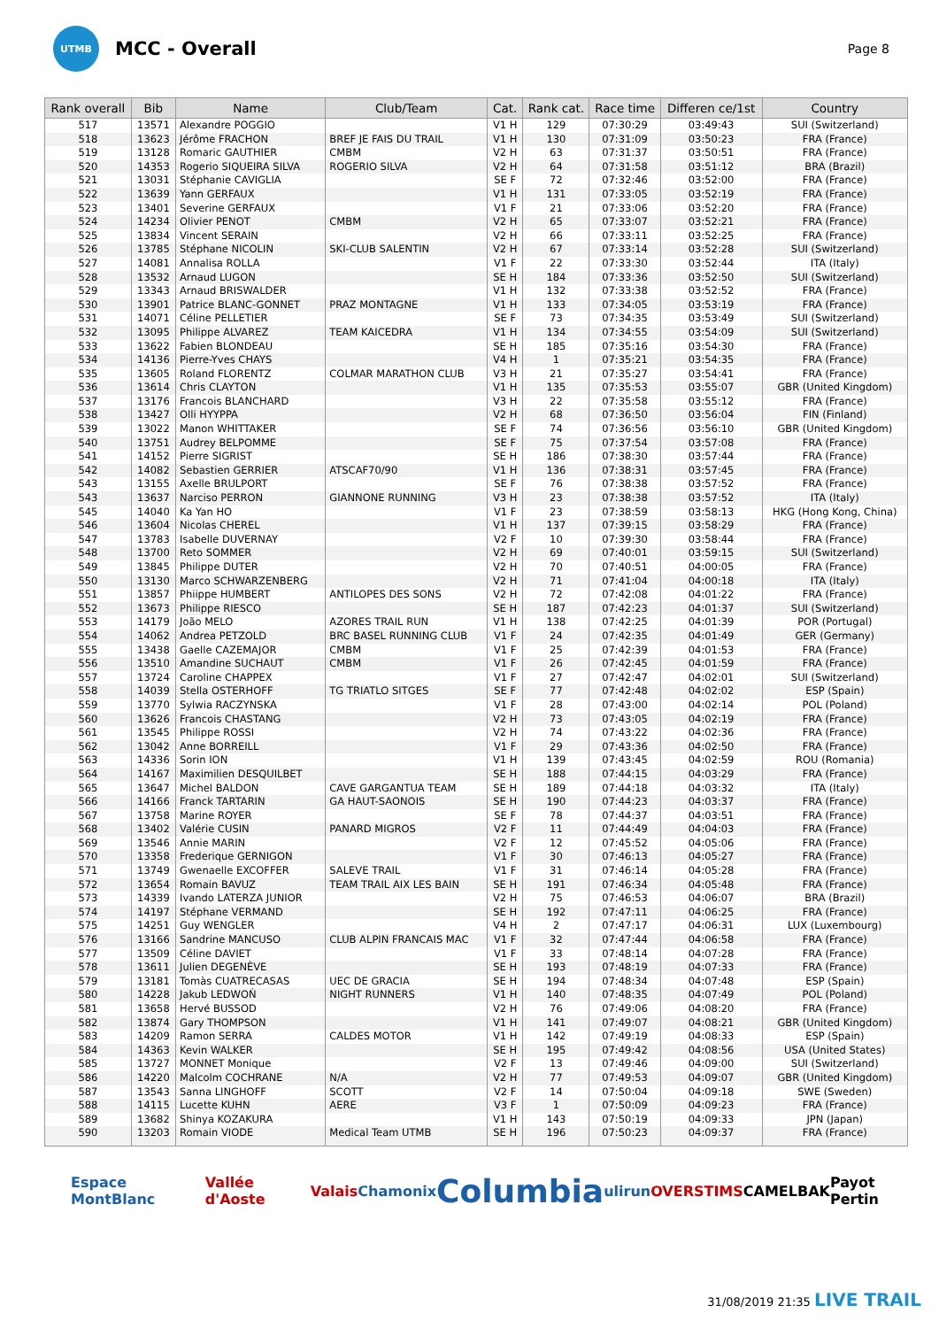UTMB
MCC - Overall
Page 8
| Rank overall | Bib | Name | Club/Team | Cat. | Rank cat. | Race time | Differen ce/1st | Country |
| --- | --- | --- | --- | --- | --- | --- | --- | --- |
| 517 | 13571 | Alexandre POGGIO | | V1 H | 129 | 07:30:29 | 03:49:43 | SUI (Switzerland) |
| 518 | 13623 | Jérôme FRACHON | BREF JE FAIS DU TRAIL | V1 H | 130 | 07:31:09 | 03:50:23 | FRA (France) |
| 519 | 13128 | Romaric GAUTHIER | CMBM | V2 H | 63 | 07:31:37 | 03:50:51 | FRA (France) |
| 520 | 14353 | Rogerio SIQUEIRA SILVA | ROGERIO SILVA | V2 H | 64 | 07:31:58 | 03:51:12 | BRA (Brazil) |
| 521 | 13031 | Stéphanie CAVIGLIA | | SE F | 72 | 07:32:46 | 03:52:00 | FRA (France) |
| 522 | 13639 | Yann GERFAUX | | V1 H | 131 | 07:33:05 | 03:52:19 | FRA (France) |
| 523 | 13401 | Severine GERFAUX | | V1 F | 21 | 07:33:06 | 03:52:20 | FRA (France) |
| 524 | 14234 | Olivier PENOT | CMBM | V2 H | 65 | 07:33:07 | 03:52:21 | FRA (France) |
| 525 | 13834 | Vincent SERAIN | | V2 H | 66 | 07:33:11 | 03:52:25 | FRA (France) |
| 526 | 13785 | Stéphane NICOLIN | SKI-CLUB SALENTIN | V2 H | 67 | 07:33:14 | 03:52:28 | SUI (Switzerland) |
| 527 | 14081 | Annalisa ROLLA | | V1 F | 22 | 07:33:30 | 03:52:44 | ITA (Italy) |
| 528 | 13532 | Arnaud LUGON | | SE H | 184 | 07:33:36 | 03:52:50 | SUI (Switzerland) |
| 529 | 13343 | Arnaud BRISWALDER | | V1 H | 132 | 07:33:38 | 03:52:52 | FRA (France) |
| 530 | 13901 | Patrice BLANC-GONNET | PRAZ MONTAGNE | V1 H | 133 | 07:34:05 | 03:53:19 | FRA (France) |
| 531 | 14071 | Céline PELLETIER | | SE F | 73 | 07:34:35 | 03:53:49 | SUI (Switzerland) |
| 532 | 13095 | Philippe ALVAREZ | TEAM KAICEDRA | V1 H | 134 | 07:34:55 | 03:54:09 | SUI (Switzerland) |
| 533 | 13622 | Fabien BLONDEAU | | SE H | 185 | 07:35:16 | 03:54:30 | FRA (France) |
| 534 | 14136 | Pierre-Yves CHAYS | | V4 H | 1 | 07:35:21 | 03:54:35 | FRA (France) |
| 535 | 13605 | Roland FLORENTZ | COLMAR MARATHON CLUB | V3 H | 21 | 07:35:27 | 03:54:41 | FRA (France) |
| 536 | 13614 | Chris CLAYTON | | V1 H | 135 | 07:35:53 | 03:55:07 | GBR (United Kingdom) |
| 537 | 13176 | Francois BLANCHARD | | V3 H | 22 | 07:35:58 | 03:55:12 | FRA (France) |
| 538 | 13427 | Olli HYYPPA | | V2 H | 68 | 07:36:50 | 03:56:04 | FIN (Finland) |
| 539 | 13022 | Manon WHITTAKER | | SE F | 74 | 07:36:56 | 03:56:10 | GBR (United Kingdom) |
| 540 | 13751 | Audrey BELPOMME | | SE F | 75 | 07:37:54 | 03:57:08 | FRA (France) |
| 541 | 14152 | Pierre SIGRIST | | SE H | 186 | 07:38:30 | 03:57:44 | FRA (France) |
| 542 | 14082 | Sebastien GERRIER | ATSCAF70/90 | V1 H | 136 | 07:38:31 | 03:57:45 | FRA (France) |
| 543 | 13155 | Axelle BRULPORT | | SE F | 76 | 07:38:38 | 03:57:52 | FRA (France) |
| 543 | 13637 | Narciso PERRON | GIANNONE RUNNING | V3 H | 23 | 07:38:38 | 03:57:52 | ITA (Italy) |
| 545 | 14040 | Ka Yan HO | | V1 F | 23 | 07:38:59 | 03:58:13 | HKG (Hong Kong, China) |
| 546 | 13604 | Nicolas CHEREL | | V1 H | 137 | 07:39:15 | 03:58:29 | FRA (France) |
| 547 | 13783 | Isabelle DUVERNAY | | V2 F | 10 | 07:39:30 | 03:58:44 | FRA (France) |
| 548 | 13700 | Reto SOMMER | | V2 H | 69 | 07:40:01 | 03:59:15 | SUI (Switzerland) |
| 549 | 13845 | Philippe DUTER | | V2 H | 70 | 07:40:51 | 04:00:05 | FRA (France) |
| 550 | 13130 | Marco SCHWARZENBERG | | V2 H | 71 | 07:41:04 | 04:00:18 | ITA (Italy) |
| 551 | 13857 | Phiippe HUMBERT | ANTILOPES DES SONS | V2 H | 72 | 07:42:08 | 04:01:22 | FRA (France) |
| 552 | 13673 | Philippe RIESCO | | SE H | 187 | 07:42:23 | 04:01:37 | SUI (Switzerland) |
| 553 | 14179 | João MELO | AZORES TRAIL RUN | V1 H | 138 | 07:42:25 | 04:01:39 | POR (Portugal) |
| 554 | 14062 | Andrea PETZOLD | BRC BASEL RUNNING CLUB | V1 F | 24 | 07:42:35 | 04:01:49 | GER (Germany) |
| 555 | 13438 | Gaelle CAZEMAJOR | CMBM | V1 F | 25 | 07:42:39 | 04:01:53 | FRA (France) |
| 556 | 13510 | Amandine SUCHAUT | CMBM | V1 F | 26 | 07:42:45 | 04:01:59 | FRA (France) |
| 557 | 13724 | Caroline CHAPPEX | | V1 F | 27 | 07:42:47 | 04:02:01 | SUI (Switzerland) |
| 558 | 14039 | Stella OSTERHOFF | TG TRIATLO SITGES | SE F | 77 | 07:42:48 | 04:02:02 | ESP (Spain) |
| 559 | 13770 | Sylwia RACZYNSKA | | V1 F | 28 | 07:43:00 | 04:02:14 | POL (Poland) |
| 560 | 13626 | Francois CHASTANG | | V2 H | 73 | 07:43:05 | 04:02:19 | FRA (France) |
| 561 | 13545 | Philippe ROSSI | | V2 H | 74 | 07:43:22 | 04:02:36 | FRA (France) |
| 562 | 13042 | Anne BORREILL | | V1 F | 29 | 07:43:36 | 04:02:50 | FRA (France) |
| 563 | 14336 | Sorin ION | | V1 H | 139 | 07:43:45 | 04:02:59 | ROU (Romania) |
| 564 | 14167 | Maximilien DESQUILBET | | SE H | 188 | 07:44:15 | 04:03:29 | FRA (France) |
| 565 | 13647 | Michel BALDON | CAVE GARGANTUA TEAM | SE H | 189 | 07:44:18 | 04:03:32 | ITA (Italy) |
| 566 | 14166 | Franck TARTARIN | GA HAUT-SAONOIS | SE H | 190 | 07:44:23 | 04:03:37 | FRA (France) |
| 567 | 13758 | Marine ROYER | | SE F | 78 | 07:44:37 | 04:03:51 | FRA (France) |
| 568 | 13402 | Valérie CUSIN | PANARD MIGROS | V2 F | 11 | 07:44:49 | 04:04:03 | FRA (France) |
| 569 | 13546 | Annie MARIN | | V2 F | 12 | 07:45:52 | 04:05:06 | FRA (France) |
| 570 | 13358 | Frederique GERNIGON | | V1 F | 30 | 07:46:13 | 04:05:27 | FRA (France) |
| 571 | 13749 | Gwenaelle EXCOFFER | SALEVE TRAIL | V1 F | 31 | 07:46:14 | 04:05:28 | FRA (France) |
| 572 | 13654 | Romain BAVUZ | TEAM TRAIL AIX LES BAIN | SE H | 191 | 07:46:34 | 04:05:48 | FRA (France) |
| 573 | 14339 | Ivando LATERZA JUNIOR | | V2 H | 75 | 07:46:53 | 04:06:07 | BRA (Brazil) |
| 574 | 14197 | Stéphane VERMAND | | SE H | 192 | 07:47:11 | 04:06:25 | FRA (France) |
| 575 | 14251 | Guy WENGLER | | V4 H | 2 | 07:47:17 | 04:06:31 | LUX (Luxembourg) |
| 576 | 13166 | Sandrine MANCUSO | CLUB ALPIN FRANCAIS MAC | V1 F | 32 | 07:47:44 | 04:06:58 | FRA (France) |
| 577 | 13509 | Céline DAVIET | | V1 F | 33 | 07:48:14 | 04:07:28 | FRA (France) |
| 578 | 13611 | Julien DEGENÈVE | | SE H | 193 | 07:48:19 | 04:07:33 | FRA (France) |
| 579 | 13181 | Tomàs CUATRECASAS | UEC DE GRACIA | SE H | 194 | 07:48:34 | 04:07:48 | ESP (Spain) |
| 580 | 14228 | Jakub LEDWOŃ | NIGHT RUNNERS | V1 H | 140 | 07:48:35 | 04:07:49 | POL (Poland) |
| 581 | 13658 | Hervé BUSSOD | | V2 H | 76 | 07:49:06 | 04:08:20 | FRA (France) |
| 582 | 13874 | Gary THOMPSON | | V1 H | 141 | 07:49:07 | 04:08:21 | GBR (United Kingdom) |
| 583 | 14209 | Ramon SERRA | CALDES MOTOR | V1 H | 142 | 07:49:19 | 04:08:33 | ESP (Spain) |
| 584 | 14363 | Kevin WALKER | | SE H | 195 | 07:49:42 | 04:08:56 | USA (United States) |
| 585 | 13727 | MONNET Monique | | V2 F | 13 | 07:49:46 | 04:09:00 | SUI (Switzerland) |
| 586 | 14220 | Malcolm COCHRANE | N/A | V2 H | 77 | 07:49:53 | 04:09:07 | GBR (United Kingdom) |
| 587 | 13543 | Sanna LINGHOFF | SCOTT | V2 F | 14 | 07:50:04 | 04:09:18 | SWE (Sweden) |
| 588 | 14115 | Lucette KUHN | AERE | V3 F | 1 | 07:50:09 | 04:09:23 | FRA (France) |
| 589 | 13682 | Shinya KOZAKURA | | V1 H | 143 | 07:50:19 | 04:09:33 | JPN (Japan) |
| 590 | 13203 | Romain VIODE | Medical Team UTMB | SE H | 196 | 07:50:23 | 04:09:37 | FRA (France) |
Espace MontBlanc Vallée d'Aoste Valais Chamonix Columbia ulirun OVERSTIMS CAMELBAK Payot Pertin
31/08/2019 21:35 LIVE TRAIL